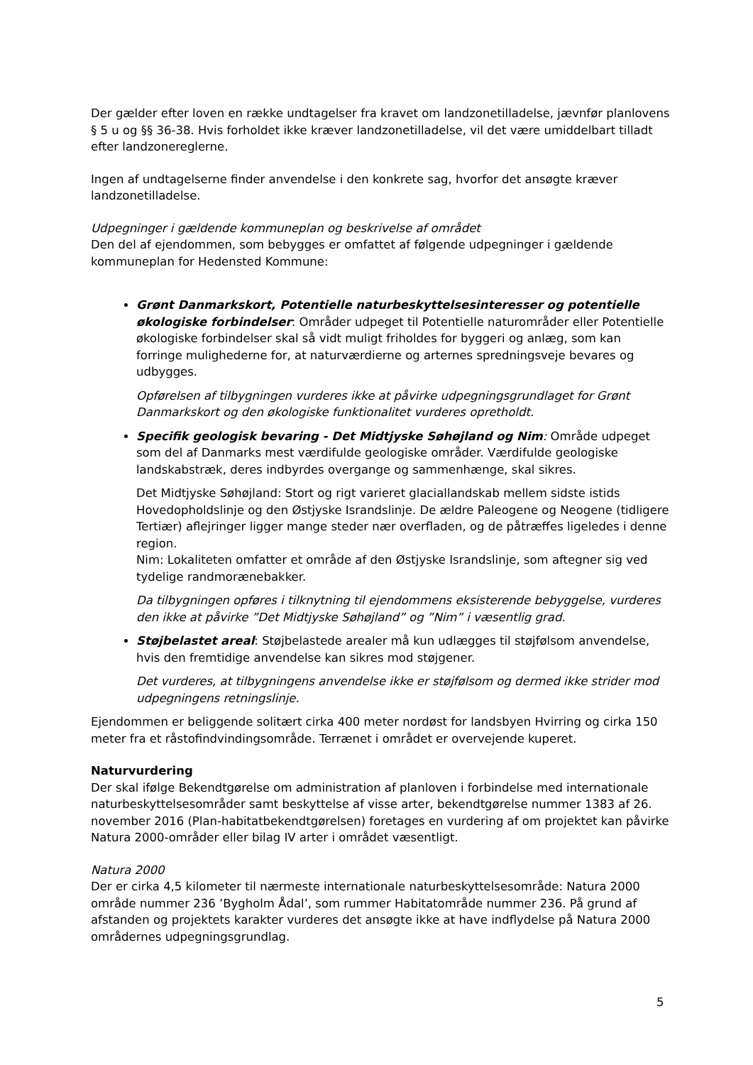Der gælder efter loven en række undtagelser fra kravet om landzonetilladelse, jævnfør planlovens § 5 u og §§ 36-38. Hvis forholdet ikke kræver landzonetilladelse, vil det være umiddelbart tilladt efter landzonereglerne.
Ingen af undtagelserne finder anvendelse i den konkrete sag, hvorfor det ansøgte kræver landzonetilladelse.
Udpegninger i gældende kommuneplan og beskrivelse af området
Den del af ejendommen, som bebygges er omfattet af følgende udpegninger i gældende kommuneplan for Hedensted Kommune:
Grønt Danmarkskort, Potentielle naturbeskyttelsesinteresser og potentielle økologiske forbindelser: Områder udpeget til Potentielle naturområder eller Potentielle økologiske forbindelser skal så vidt muligt friholdes for byggeri og anlæg, som kan forringe mulighederne for, at naturværdierne og arternes spredningsveje bevares og udbygges.
Opførelsen af tilbygningen vurderes ikke at påvirke udpegningsgrundlaget for Grønt Danmarkskort og den økologiske funktionalitet vurderes opretholdt.
Specifik geologisk bevaring - Det Midtjyske Søhøjland og Nim: Område udpeget som del af Danmarks mest værdifulde geologiske områder. Værdifulde geologiske landskabstræk, deres indbyrdes overgange og sammenhænge, skal sikres.
Det Midtjyske Søhøjland: Stort og rigt varieret glaciallandskab mellem sidste istids Hovedopholdslinje og den Østjyske Israndslinje. De ældre Paleogene og Neogene (tidligere Tertiær) aflejringer ligger mange steder nær overfladen, og de påtræffes ligeledes i denne region.
Nim: Lokaliteten omfatter et område af den Østjyske Israndslinje, som aftegner sig ved tydelige randmorænebakker.
Da tilbygningen opføres i tilknytning til ejendommens eksisterende bebyggelse, vurderes den ikke at påvirke ”Det Midtjyske Søhøjland” og ”Nim” i væsentlig grad.
Støjbelastet areal: Støjbelastede arealer må kun udlægges til støjfølsom anvendelse, hvis den fremtidige anvendelse kan sikres mod støjgener.
Det vurderes, at tilbygningens anvendelse ikke er støjfølsom og dermed ikke strider mod udpegningens retningslinje.
Ejendommen er beliggende solitært cirka 400 meter nordøst for landsbyen Hvirring og cirka 150 meter fra et råstofindvindingsområde. Terrænet i området er overvejende kuperet.
Naturvurdering
Der skal ifølge Bekendtgørelse om administration af planloven i forbindelse med internationale naturbeskyttelsesområder samt beskyttelse af visse arter, bekendtgørelse nummer 1383 af 26. november 2016 (Plan-habitatbekendtgørelsen) foretages en vurdering af om projektet kan påvirke Natura 2000-områder eller bilag IV arter i området væsentligt.
Natura 2000
Der er cirka 4,5 kilometer til nærmeste internationale naturbeskyttelsesområde: Natura 2000 område nummer 236 ’Bygholm Ådal’, som rummer Habitatområde nummer 236. På grund af afstanden og projektets karakter vurderes det ansøgte ikke at have indflydelse på Natura 2000 områdernes udpegningsgrundlag.
5